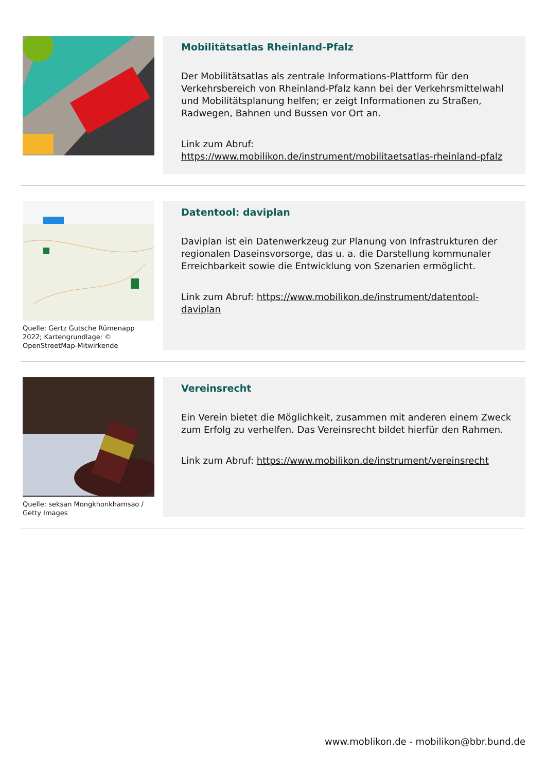Mobilitätsatlas Rheinland-Pfalz
Der Mobilitätsatlas als zentrale Informations-Plattform für den Verkehrsbereich von Rheinland-Pfalz kann bei der Verkehrsmittelwahl und Mobilitätsplanung helfen; er zeigt Informationen zu Straßen, Radwegen, Bahnen und Bussen vor Ort an.
Link zum Abruf:
https://www.mobilikon.de/instrument/mobilitaetsatlas-rheinland-pfalz
Quelle: Gertz Gutsche Rümenapp 2022; Kartengrundlage: © OpenStreetMap-Mitwirkende
Datentool: daviplan
Daviplan ist ein Datenwerkzeug zur Planung von Infrastrukturen der regionalen Daseinsvorsorge, das u. a. die Darstellung kommunaler Erreichbarkeit sowie die Entwicklung von Szenarien ermöglicht.
Link zum Abruf: https://www.mobilikon.de/instrument/datentool-daviplan
Quelle: seksan Mongkhonkhamsao / Getty Images
Vereinsrecht
Ein Verein bietet die Möglichkeit, zusammen mit anderen einem Zweck zum Erfolg zu verhelfen. Das Vereinsrecht bildet hierfür den Rahmen.
Link zum Abruf: https://www.mobilikon.de/instrument/vereinsrecht
www.moblikon.de - mobilikon@bbr.bund.de